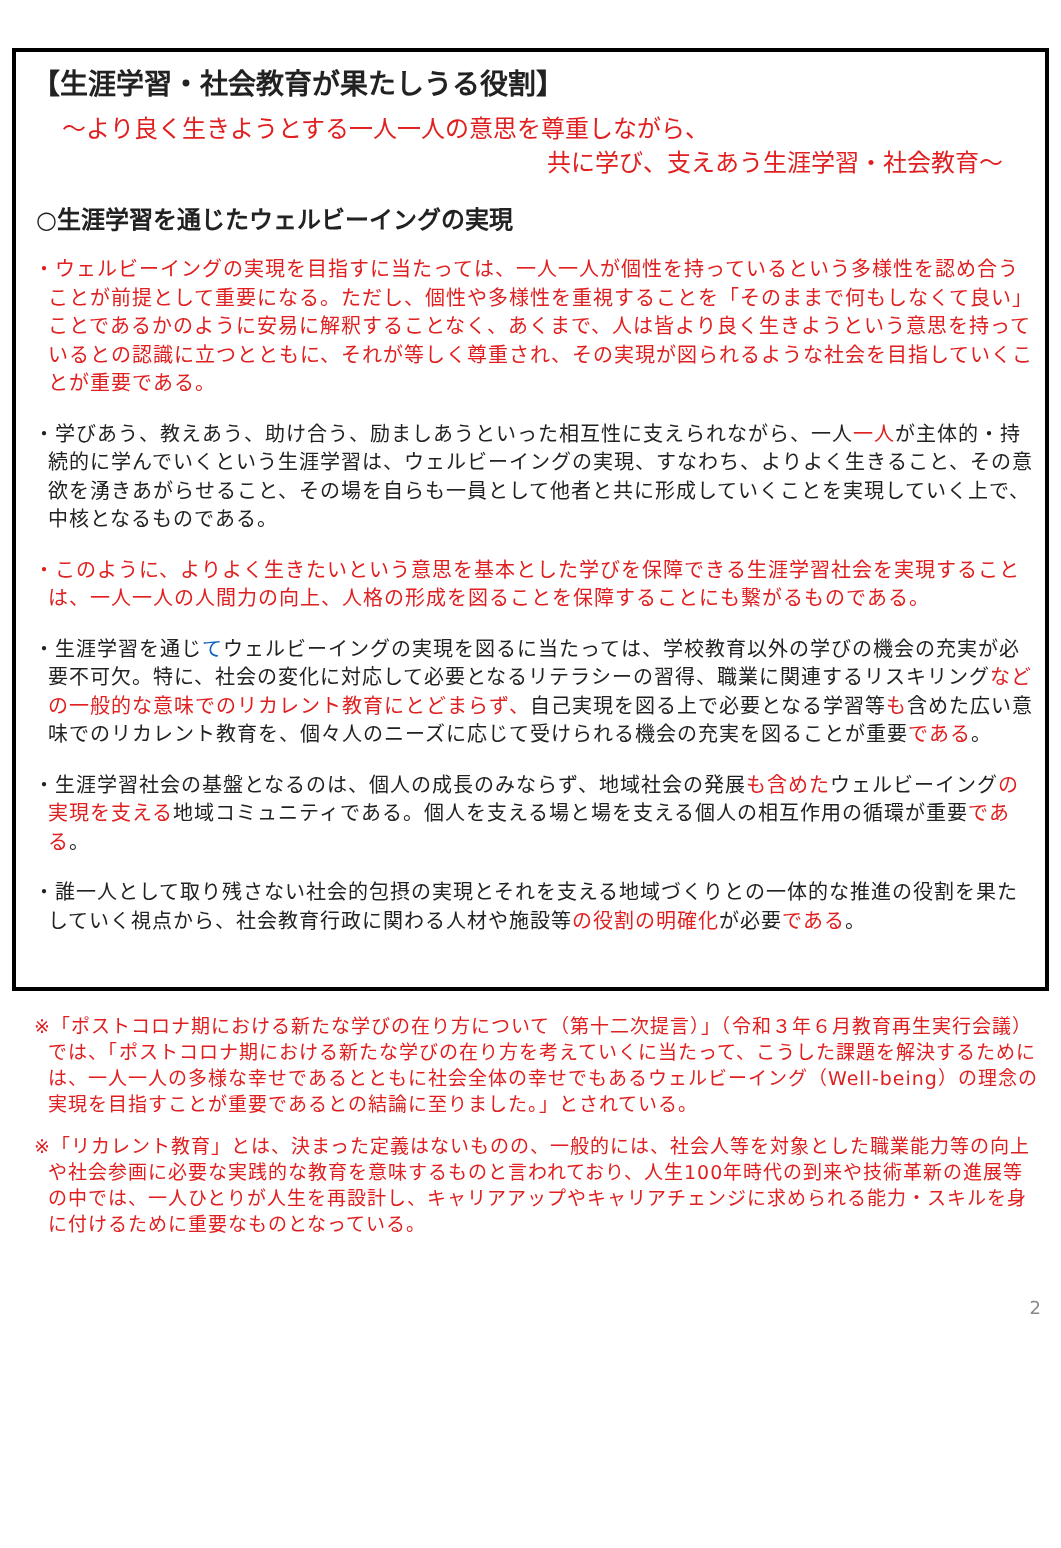【生涯学習・社会教育が果たしうる役割】
～より良く生きようとする一人一人の意思を尊重しながら、
共に学び、支えあう生涯学習・社会教育～
○生涯学習を通じたウェルビーイングの実現
・ウェルビーイングの実現を目指すに当たっては、一人一人が個性を持っているという多様性を認め合うことが前提として重要になる。ただし、個性や多様性を重視することを「そのままで何もしなくて良い」ことであるかのように安易に解釈することなく、あくまで、人は皆より良く生きようという意思を持っているとの認識に立つとともに、それが等しく尊重され、その実現が図られるような社会を目指していくことが重要である。
・学びあう、教えあう、助け合う、励ましあうといった相互性に支えられながら、一人一人が主体的・持続的に学んでいくという生涯学習は、ウェルビーイングの実現、すなわち、よりよく生きること、その意欲を湧きあがらせること、その場を自らも一員として他者と共に形成していくことを実現していく上で、中核となるものである。
・このように、よりよく生きたいという意思を基本とした学びを保障できる生涯学習社会を実現することは、一人一人の人間力の向上、人格の形成を図ることを保障することにも繋がるものである。
・生涯学習を通じてウェルビーイングの実現を図るに当たっては、学校教育以外の学びの機会の充実が必要不可欠。特に、社会の変化に対応して必要となるリテラシーの習得、職業に関連するリスキリングなどの一般的な意味でのリカレント教育にとどまらず、自己実現を図る上で必要となる学習等も含めた広い意味でのリカレント教育を、個々人のニーズに応じて受けられる機会の充実を図ることが重要である。
・生涯学習社会の基盤となるのは、個人の成長のみならず、地域社会の発展も含めたウェルビーイングの実現を支える地域コミュニティである。個人を支える場と場を支える個人の相互作用の循環が重要である。
・誰一人として取り残さない社会的包摂の実現とそれを支える地域づくりとの一体的な推進の役割を果たしていく視点から、社会教育行政に関わる人材や施設等の役割の明確化が必要である。
※「ポストコロナ期における新たな学びの在り方について（第十二次提言）」（令和３年６月教育再生実行会議）では、「ポストコロナ期における新たな学びの在り方を考えていくに当たって、こうした課題を解決するためには、一人一人の多様な幸せであるとともに社会全体の幸せでもあるウェルビーイング（Well-being）の理念の実現を目指すことが重要であるとの結論に至りました。」とされている。
※「リカレント教育」とは、決まった定義はないものの、一般的には、社会人等を対象とした職業能力等の向上や社会参画に必要な実践的な教育を意味するものと言われており、人生100年時代の到来や技術革新の進展等の中では、一人ひとりが人生を再設計し、キャリアアップやキャリアチェンジに求められる能力・スキルを身に付けるために重要なものとなっている。
2